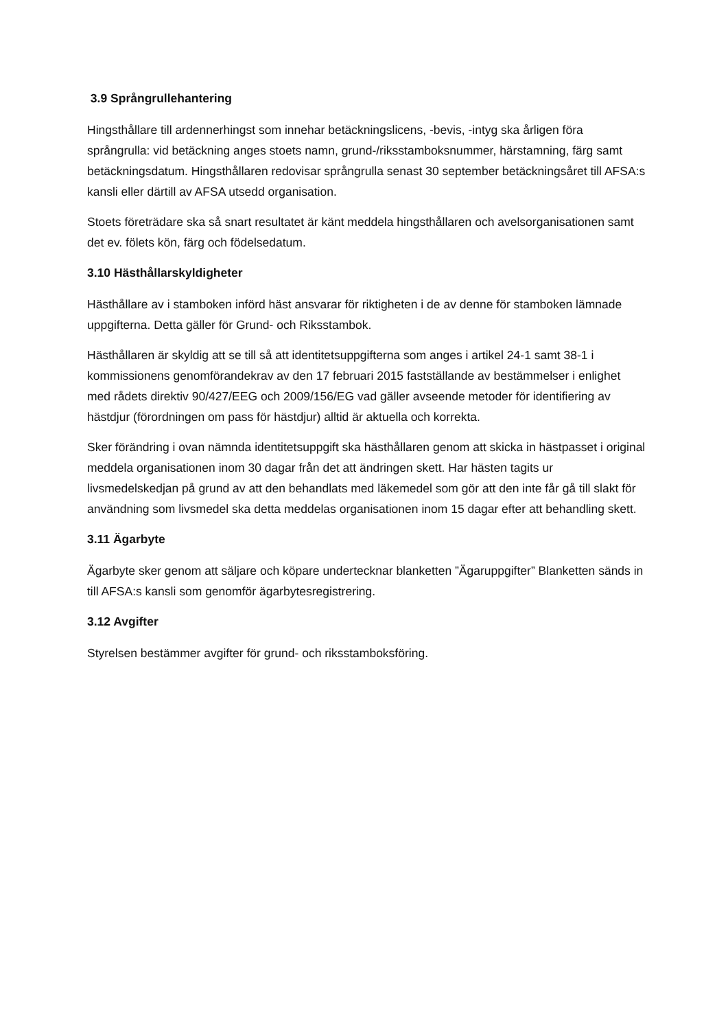3.9 Språngrullehantering
Hingsthållare till ardennerhingst som innehar betäckningslicens, -bevis, -intyg ska årligen föra språngrulla: vid betäckning anges stoets namn, grund-/riksstamboksnummer, härstamning, färg samt betäckningsdatum. Hingsthållaren redovisar språngrulla senast 30 september betäckningsåret till AFSA:s kansli eller därtill av AFSA utsedd organisation.
Stoets företrädare ska så snart resultatet är känt meddela hingsthållaren och avelsorganisationen samt det ev. fölets kön, färg och födelsedatum.
3.10 Hästhållarskyldigheter
Hästhållare av i stamboken införd häst ansvarar för riktigheten i de av denne för stamboken lämnade uppgifterna. Detta gäller för Grund- och Riksstambok.
Hästhållaren är skyldig att se till så att identitetsuppgifterna som anges i artikel 24-1 samt 38-1 i kommissionens genomförandekrav av den 17 februari 2015 fastställande av bestämmelser i enlighet med rådets direktiv 90/427/EEG och 2009/156/EG vad gäller avseende metoder för identifiering av hästdjur (förordningen om pass för hästdjur) alltid är aktuella och korrekta.
Sker förändring i ovan nämnda identitetsuppgift ska hästhållaren genom att skicka in hästpasset i original meddela organisationen inom 30 dagar från det att ändringen skett. Har hästen tagits ur livsmedelskedjan på grund av att den behandlats med läkemedel som gör att den inte får gå till slakt för användning som livsmedel ska detta meddelas organisationen inom 15 dagar efter att behandling skett.
3.11 Ägarbyte
Ägarbyte sker genom att säljare och köpare undertecknar blanketten ”Ägaruppgifter” Blanketten sänds in till AFSA:s kansli som genomför ägarbytesregistrering.
3.12 Avgifter
Styrelsen bestämmer avgifter för grund- och riksstamboksföring.